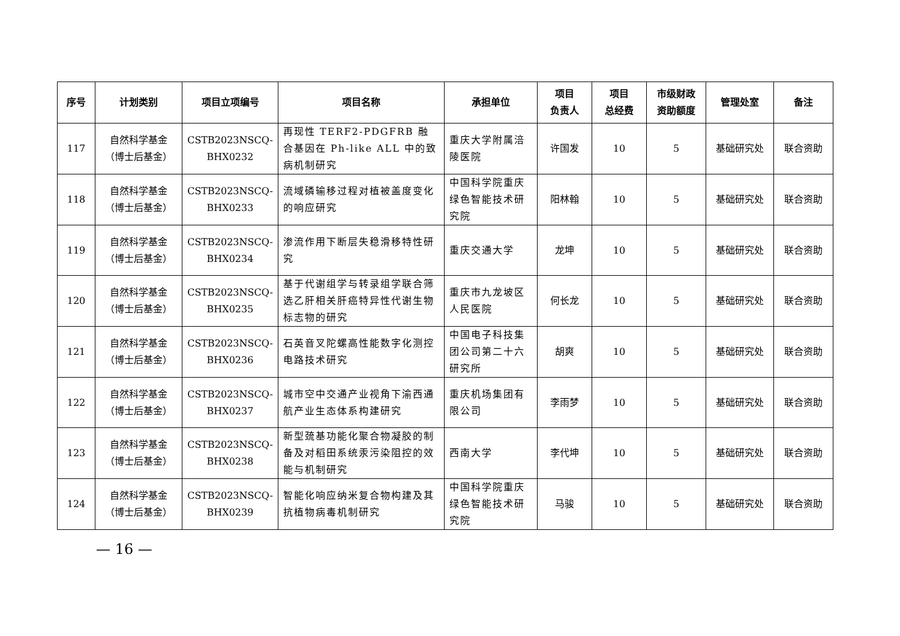| 序号 | 计划类别 | 项目立项编号 | 项目名称 | 承担单位 | 项目 负责人 | 项目 总经费 | 市级财政 资助额度 | 管理处室 | 备注 |
| --- | --- | --- | --- | --- | --- | --- | --- | --- | --- |
| 117 | 自然科学基金 （博士后基金） | CSTB2023NSCQ- BHX0232 | 再现性 TERF2-PDGFRB 融合基因在 Ph-like ALL 中的致病机制研究 | 重庆大学附属涪陵医院 | 许国发 | 10 | 5 | 基础研究处 | 联合资助 |
| 118 | 自然科学基金 （博士后基金） | CSTB2023NSCQ- BHX0233 | 流域磷输移过程对植被盖度变化的响应研究 | 中国科学院重庆绿色智能技术研究院 | 阳林翰 | 10 | 5 | 基础研究处 | 联合资助 |
| 119 | 自然科学基金 （博士后基金） | CSTB2023NSCQ- BHX0234 | 渗流作用下断层失稳滑移特性研究 | 重庆交通大学 | 龙坤 | 10 | 5 | 基础研究处 | 联合资助 |
| 120 | 自然科学基金 （博士后基金） | CSTB2023NSCQ- BHX0235 | 基于代谢组学与转录组学联合筛选乙肝相关肝癌特异性代谢生物标志物的研究 | 重庆市九龙坡区人民医院 | 何长龙 | 10 | 5 | 基础研究处 | 联合资助 |
| 121 | 自然科学基金 （博士后基金） | CSTB2023NSCQ- BHX0236 | 石英音叉陀螺高性能数字化测控电路技术研究 | 中国电子科技集团公司第二十六研究所 | 胡爽 | 10 | 5 | 基础研究处 | 联合资助 |
| 122 | 自然科学基金 （博士后基金） | CSTB2023NSCQ- BHX0237 | 城市空中交通产业视角下渝西通航产业生态体系构建研究 | 重庆机场集团有限公司 | 李雨梦 | 10 | 5 | 基础研究处 | 联合资助 |
| 123 | 自然科学基金 （博士后基金） | CSTB2023NSCQ- BHX0238 | 新型巯基功能化聚合物凝胶的制备及对稻田系统汞污染阻控的效能与机制研究 | 西南大学 | 李代坤 | 10 | 5 | 基础研究处 | 联合资助 |
| 124 | 自然科学基金 （博士后基金） | CSTB2023NSCQ- BHX0239 | 智能化响应纳米复合物构建及其抗植物病毒机制研究 | 中国科学院重庆绿色智能技术研究院 | 马骏 | 10 | 5 | 基础研究处 | 联合资助 |
— 16 —